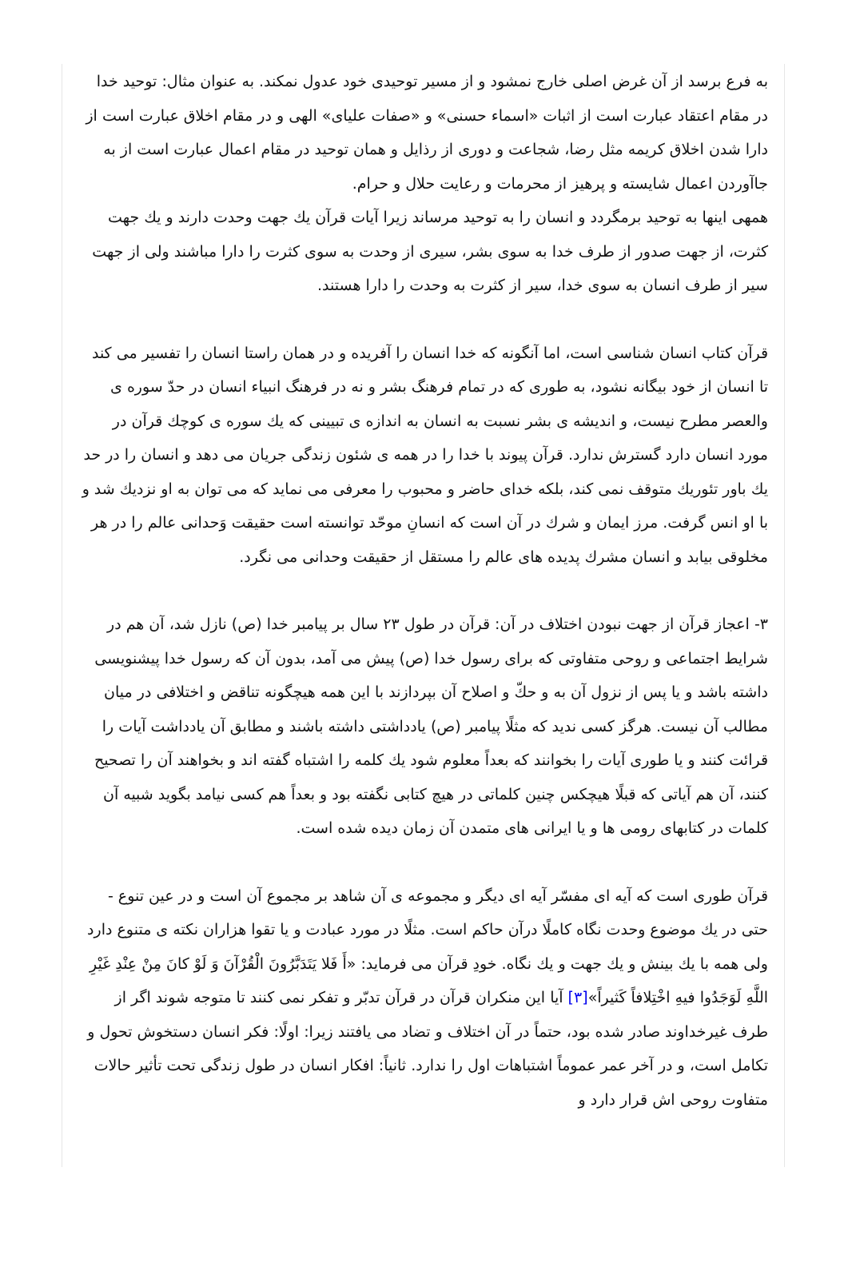به فرع برسد از آن غرض اصلی خارج نمشود و از مسیر توحیدی خود عدول نمکند. به عنوان مثال: توحید خدا در مقام اعتقاد عبارت است از اثبات «اسماء حسنی» و «صفات علیای» الهی و در مقام اخلاق عبارت است از دارا شدن اخلاق کریمه مثل رضا، شجاعت و دوری از رذایل و همان توحید در مقام اعمال عبارت است از به جاآوردن اعمال شایسته و پرهیز از محرمات و رعایت حلال و حرام.
همهی اینها به توحید برمگردد و انسان را به توحید مرساند زیرا آیات قرآن يك جهت وحدت دارند و يك جهت كثرت، از جهت صدور از طرف خدا به سوی بشر، سیری از وحدت به سوی كثرت را دارا مباشند ولی از جهت سیر از طرف انسان به سوی خدا، سیر از كثرت به وحدت را دارا هستند.
قرآن کتاب انسان شناسی است، اما آنگونه که خدا انسان را آفریده و در همان راستا انسان را تفسیر می کند تا انسان از خود بیگانه نشود، به طوری که در تمام فرهنگ بشر و نه در فرهنگ انبیاء انسان در حدّ سوره ی والعصر مطرح نیست، و اندیشه ی بشر نسبت به انسان به اندازه ی تبیینی که يك سوره ی کوچك قرآن در مورد انسان دارد گسترش ندارد. قرآن پیوند با خدا را در همه ی شئون زندگی جریان می دهد و انسان را در حد يك باور تئوريك متوقف نمی کند، بلکه خدای حاضر و محبوب را معرفی می نماید که می توان به او نزديك شد و با او انس گرفت. مرز ایمان و شرك در آن است که انسانِ موحّد توانسته است حقیقت وَحدانی عالم را در هر مخلوقی بیابد و انسان مشرك پدیده های عالم را مستقل از حقیقت وحدانی می نگرد.
۳- اعجاز قرآن از جهت نبودن اختلاف در آن: قرآن در طول ۲۳ سال بر پیامبر خدا (ص) نازل شد، آن هم در شرایط اجتماعی و روحی متفاوتی که برای رسول خدا (ص) پیش می آمد، بدون آن که رسول خدا پیشنویسی داشته باشد و یا پس از نزول آن به و حكّ و اصلاح آن بپردازند با این همه هیچگونه تناقض و اختلافی در میان مطالب آن نیست. هرگز کسی ندید که مثلًا پیامبر (ص) یادداشتی داشته باشند و مطابق آن یادداشت آیات را قرائت کنند و یا طوری آیات را بخوانند که بعداً معلوم شود يك کلمه را اشتباه گفته اند و بخواهند آن را تصحیح کنند، آن هم آیاتی که قبلًا هیچکس چنین کلماتی در هیچ کتابی نگفته بود و بعداً هم کسی نیامد بگوید شبیه آن کلمات در کتابهای رومی ها و یا ایرانی های متمدن آن زمان دیده شده است.
قرآن طوری است که آیه ای مفسّر آیه ای دیگر و مجموعه ی آن شاهد بر مجموع آن است و در عین تنوع - حتی در يك موضوع وحدت نگاه کاملًا درآن حاکم است. مثلًا در مورد عبادت و یا تقوا هزاران نکته ی متنوع دارد ولی همه با يك بینش و يك جهت و يك نگاه. خودِ قرآن می فرماید: «أَ فَلا يَتَدَبَّرُونَ الْقُرْآنَ وَ لَوْ كانَ مِنْ عِنْدِ غَيْرِ اللَّهِ لَوَجَدُوا فيهِ اخْتِلافاً كَثيراً»[۳] آیا این منکران قرآن در قرآن تدبّر و تفکر نمی کنند تا متوجه شوند اگر از طرف غیرخداوند صادر شده بود، حتماً در آن اختلاف و تضاد می یافتند زیرا: اولًا: فکر انسان دستخوش تحول و تکامل است، و در آخر عمر عموماً اشتباهات اول را ندارد. ثانیاً: افکار انسان در طول زندگی تحت تأثیر حالات متفاوت روحی اش قرار دارد و